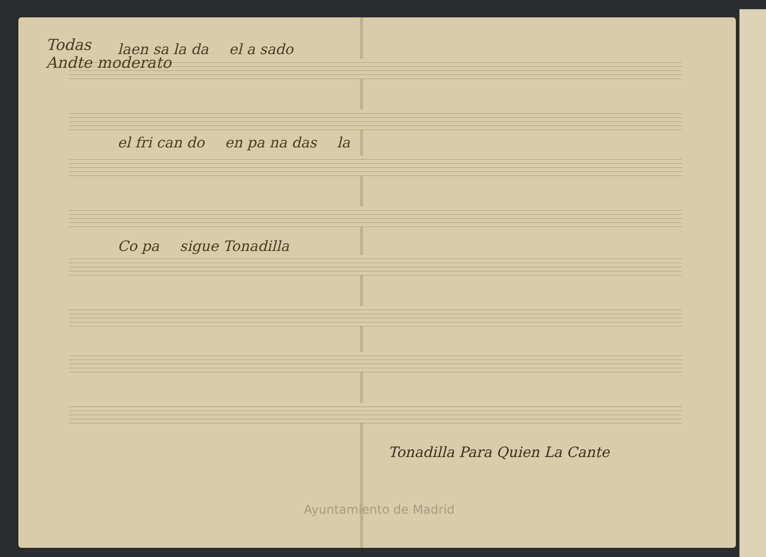Todas
Andte moderato
laen sa la da el a sado
el fri can do en pa na das la
Co pa sigue Tonadilla
Tonadilla Para Quien La Cante
Ayuntamiento de Madrid